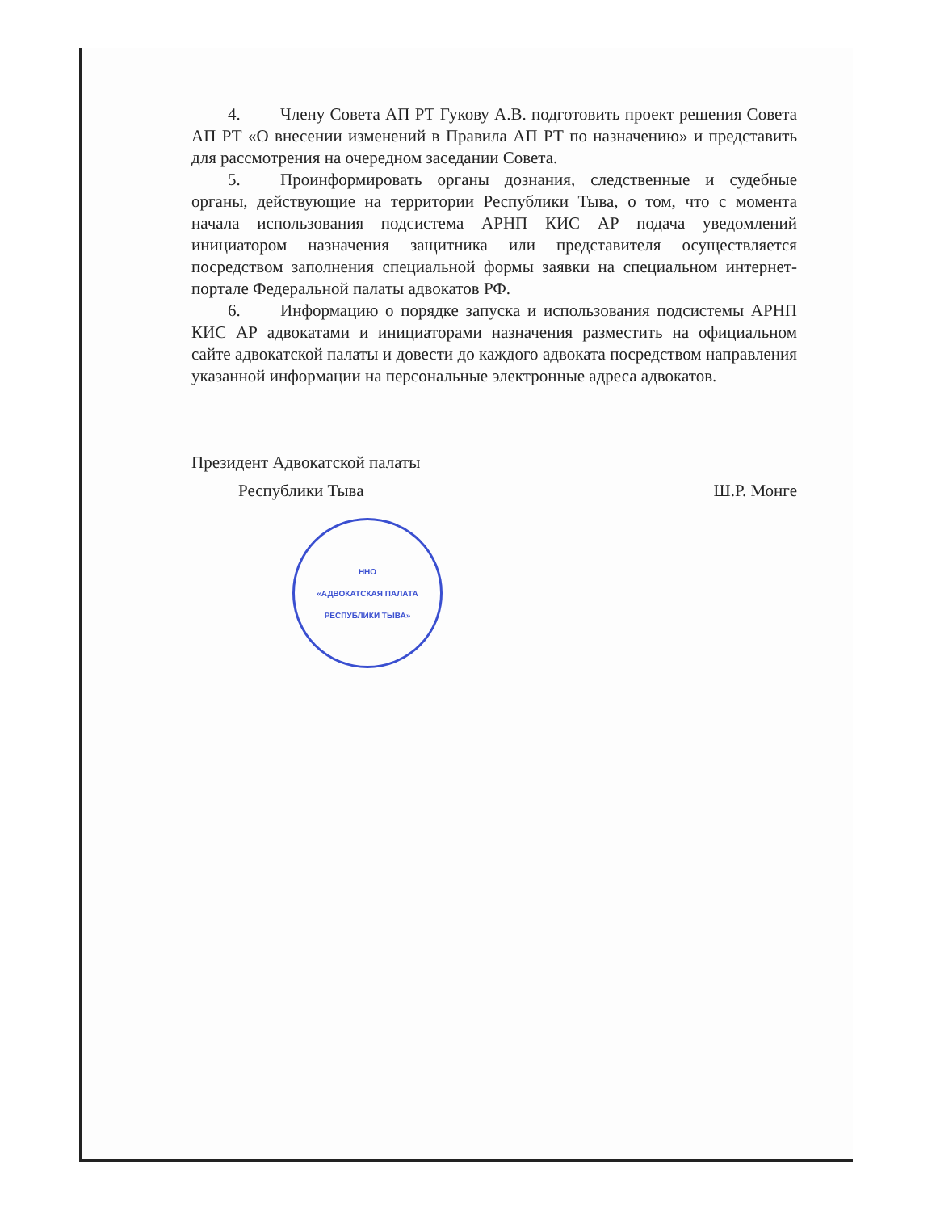4. Члену Совета АП РТ Гукову А.В. подготовить проект решения Совета АП РТ «О внесении изменений в Правила АП РТ по назначению» и представить для рассмотрения на очередном заседании Совета.
5. Проинформировать органы дознания, следственные и судебные органы, действующие на территории Республики Тыва, о том, что с момента начала использования подсистема АРНП КИС АР подача уведомлений инициатором назначения защитника или представителя осуществляется посредством заполнения специальной формы заявки на специальном интернет-портале Федеральной палаты адвокатов РФ.
6. Информацию о порядке запуска и использования подсистемы АРНП КИС АР адвокатами и инициаторами назначения разместить на официальном сайте адвокатской палаты и довести до каждого адвоката посредством направления указанной информации на персональные электронные адреса адвокатов.
Президент Адвокатской палаты
Республики Тыва Ш.Р. Монге
ННО
«АДВОКАТСКАЯ ПАЛАТА
РЕСПУБЛИКИ ТЫВА»